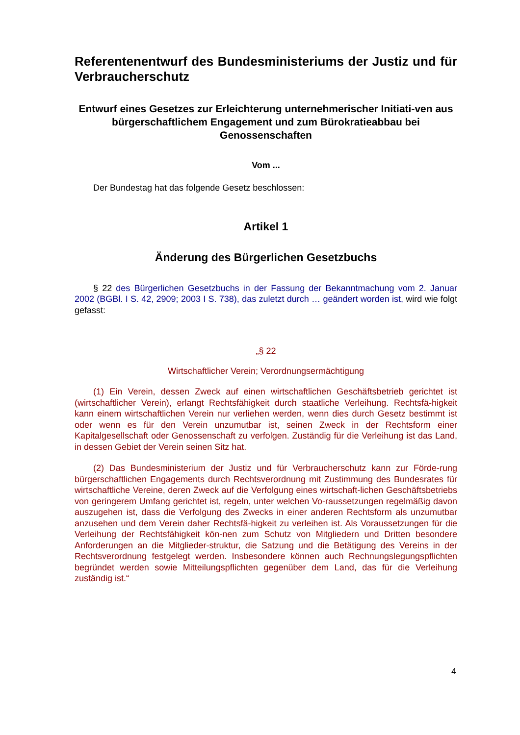Referentenentwurf des Bundesministeriums der Justiz und für Verbraucherschutz
Entwurf eines Gesetzes zur Erleichterung unternehmerischer Initiati-ven aus bürgerschaftlichem Engagement und zum Bürokratieabbau bei Genossenschaften
Vom ...
Der Bundestag hat das folgende Gesetz beschlossen:
Artikel 1
Änderung des Bürgerlichen Gesetzbuchs
§ 22 des Bürgerlichen Gesetzbuchs in der Fassung der Bekanntmachung vom 2. Januar 2002 (BGBl. I S. 42, 2909; 2003 I S. 738), das zuletzt durch … geändert worden ist, wird wie folgt gefasst:
„§ 22
Wirtschaftlicher Verein; Verordnungsermächtigung
(1) Ein Verein, dessen Zweck auf einen wirtschaftlichen Geschäftsbetrieb gerichtet ist (wirtschaftlicher Verein), erlangt Rechtsfähigkeit durch staatliche Verleihung. Rechtsfä-higkeit kann einem wirtschaftlichen Verein nur verliehen werden, wenn dies durch Gesetz bestimmt ist oder wenn es für den Verein unzumutbar ist, seinen Zweck in der Rechtsform einer Kapitalgesellschaft oder Genossenschaft zu verfolgen. Zuständig für die Verleihung ist das Land, in dessen Gebiet der Verein seinen Sitz hat.
(2) Das Bundesministerium der Justiz und für Verbraucherschutz kann zur Förde-rung bürgerschaftlichen Engagements durch Rechtsverordnung mit Zustimmung des Bundesrates für wirtschaftliche Vereine, deren Zweck auf die Verfolgung eines wirtschaft-lichen Geschäftsbetriebs von geringerem Umfang gerichtet ist, regeln, unter welchen Vo-raussetzungen regelmäßig davon auszugehen ist, dass die Verfolgung des Zwecks in einer anderen Rechtsform als unzumutbar anzusehen und dem Verein daher Rechtsfä-higkeit zu verleihen ist. Als Voraussetzungen für die Verleihung der Rechtsfähigkeit kön-nen zum Schutz von Mitgliedern und Dritten besondere Anforderungen an die Mitglieder-struktur, die Satzung und die Betätigung des Vereins in der Rechtsverordnung festgelegt werden. Insbesondere können auch Rechnungslegungspflichten begründet werden sowie Mitteilungspflichten gegenüber dem Land, das für die Verleihung zuständig ist.“
4